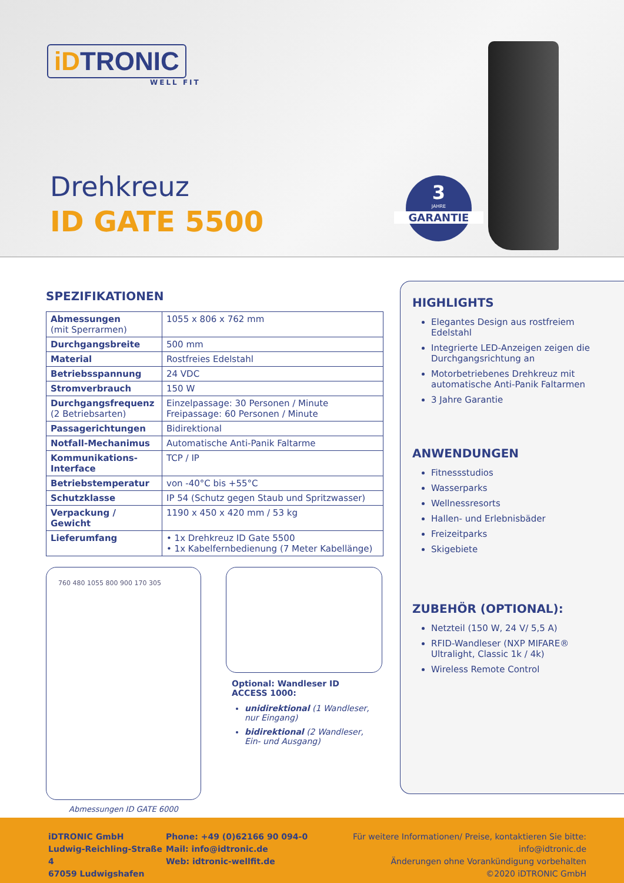iDTRONIC
WELL FIT
Drehkreuz
ID GATE 5500
3
JAHRE
GARANTIE
SPEZIFIKATIONEN
| Abmessungen (mit Sperrarmen) | 1055 x 806 x 762 mm |
| Durchgangsbreite | 500 mm |
| Material | Rostfreies Edelstahl |
| Betriebsspannung | 24 VDC |
| Stromverbrauch | 150 W |
| Durchgangsfrequenz (2 Betriebsarten) | Einzelpassage: 30 Personen / Minute Freipassage: 60 Personen / Minute |
| Passagerichtungen | Bidirektional |
| Notfall-Mechanimus | Automatische Anti-Panik Faltarme |
| Kommunikations-Interface | TCP / IP |
| Betriebstemperatur | von -40°C bis +55°C |
| Schutzklasse | IP 54 (Schutz gegen Staub und Spritzwasser) |
| Verpackung / Gewicht | 1190 x 450 x 420 mm / 53 kg |
| Lieferumfang | • 1x Drehkreuz ID Gate 5500 • 1x Kabelfernbedienung (7 Meter Kabellänge) |
760 480 1055 800 900 170 305
Abmessungen ID GATE 6000
Optional: Wandleser ID ACCESS 1000:
unidirektional (1 Wandleser, nur Eingang)
bidirektional (2 Wandleser, Ein- und Ausgang)
HIGHLIGHTS
Elegantes Design aus rostfreiem Edelstahl
Integrierte LED-Anzeigen zeigen die Durchgangsrichtung an
Motorbetriebenes Drehkreuz mit automatische Anti-Panik Faltarmen
3 Jahre Garantie
ANWENDUNGEN
Fitnessstudios
Wasserparks
Wellnessresorts
Hallen- und Erlebnisbäder
Freizeitparks
Skigebiete
ZUBEHÖR (OPTIONAL):
Netzteil (150 W, 24 V/ 5,5 A)
RFID-Wandleser (NXP MIFARE® Ultralight, Classic 1k / 4k)
Wireless Remote Control
iDTRONIC GmbH
Ludwig-Reichling-Straße 4
67059 Ludwigshafen
Phone: +49 (0)62166 90 094-0
Mail: info@idtronic.de
Web: idtronic-wellfit.de
Für weitere Informationen/ Preise, kontaktieren Sie bitte: info@idtronic.de
Änderungen ohne Vorankündigung vorbehalten
©2020 iDTRONIC GmbH